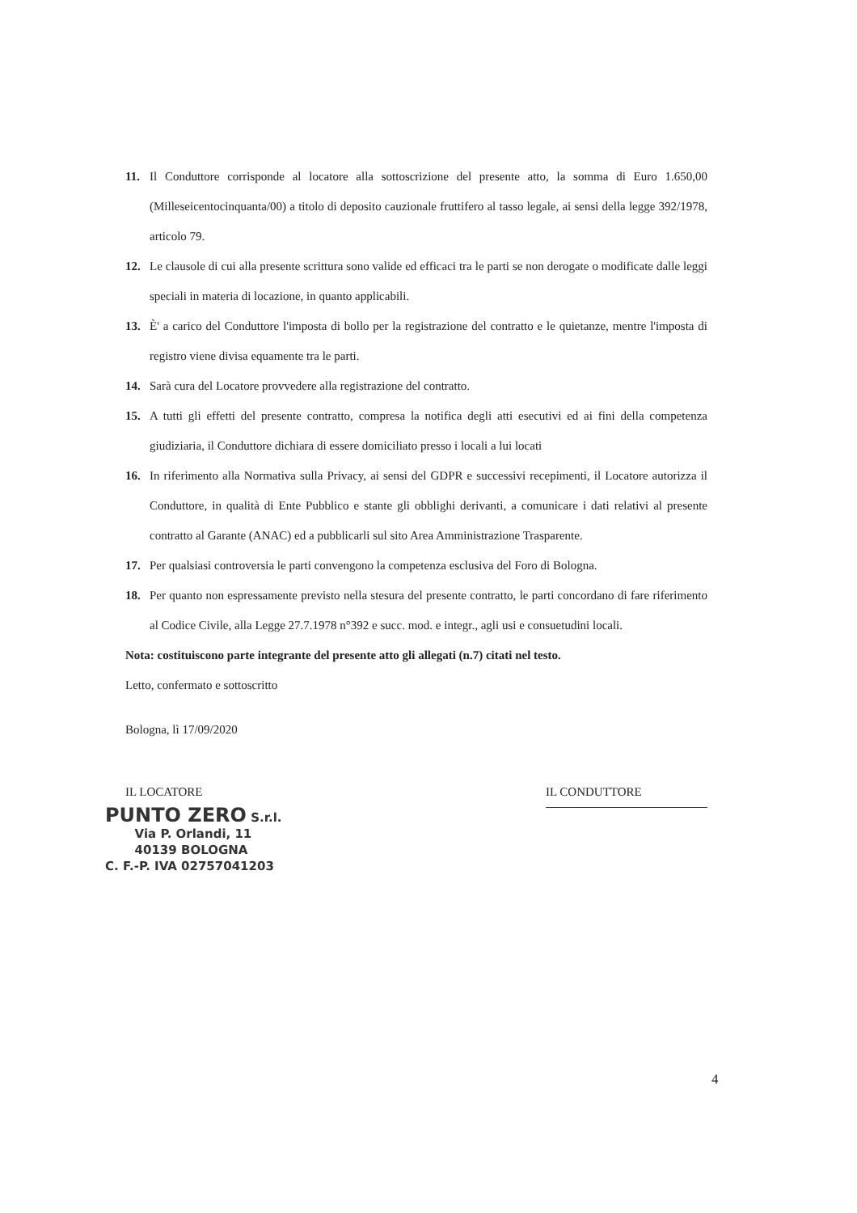11. Il Conduttore corrisponde al locatore alla sottoscrizione del presente atto, la somma di Euro 1.650,00 (Milleseicentocinquanta/00) a titolo di deposito cauzionale fruttifero al tasso legale, ai sensi della legge 392/1978, articolo 79.
12. Le clausole di cui alla presente scrittura sono valide ed efficaci tra le parti se non derogate o modificate dalle leggi speciali in materia di locazione, in quanto applicabili.
13. È' a carico del Conduttore l'imposta di bollo per la registrazione del contratto e le quietanze, mentre l'imposta di registro viene divisa equamente tra le parti.
14. Sarà cura del Locatore provvedere alla registrazione del contratto.
15. A tutti gli effetti del presente contratto, compresa la notifica degli atti esecutivi ed ai fini della competenza giudiziaria, il Conduttore dichiara di essere domiciliato presso i locali a lui locati
16. In riferimento alla Normativa sulla Privacy, ai sensi del GDPR e successivi recepimenti, il Locatore autorizza il Conduttore, in qualità di Ente Pubblico e stante gli obblighi derivanti, a comunicare i dati relativi al presente contratto al Garante (ANAC) ed a pubblicarli sul sito Area Amministrazione Trasparente.
17. Per qualsiasi controversia le parti convengono la competenza esclusiva del Foro di Bologna.
18. Per quanto non espressamente previsto nella stesura del presente contratto, le parti concordano di fare riferimento al Codice Civile, alla Legge 27.7.1978 n°392 e succ. mod. e integr., agli usi e consuetudini locali.
Nota: costituiscono parte integrante del presente atto gli allegati (n.7) citati nel testo.
Letto, confermato e sottoscritto
Bologna, lì 17/09/2020
IL LOCATORE
PUNTO ZERO S.r.l.
Via P. Orlandi, 11
40139 BOLOGNA
C. F.-P. IVA 02757041203
IL CONDUTTORE
4